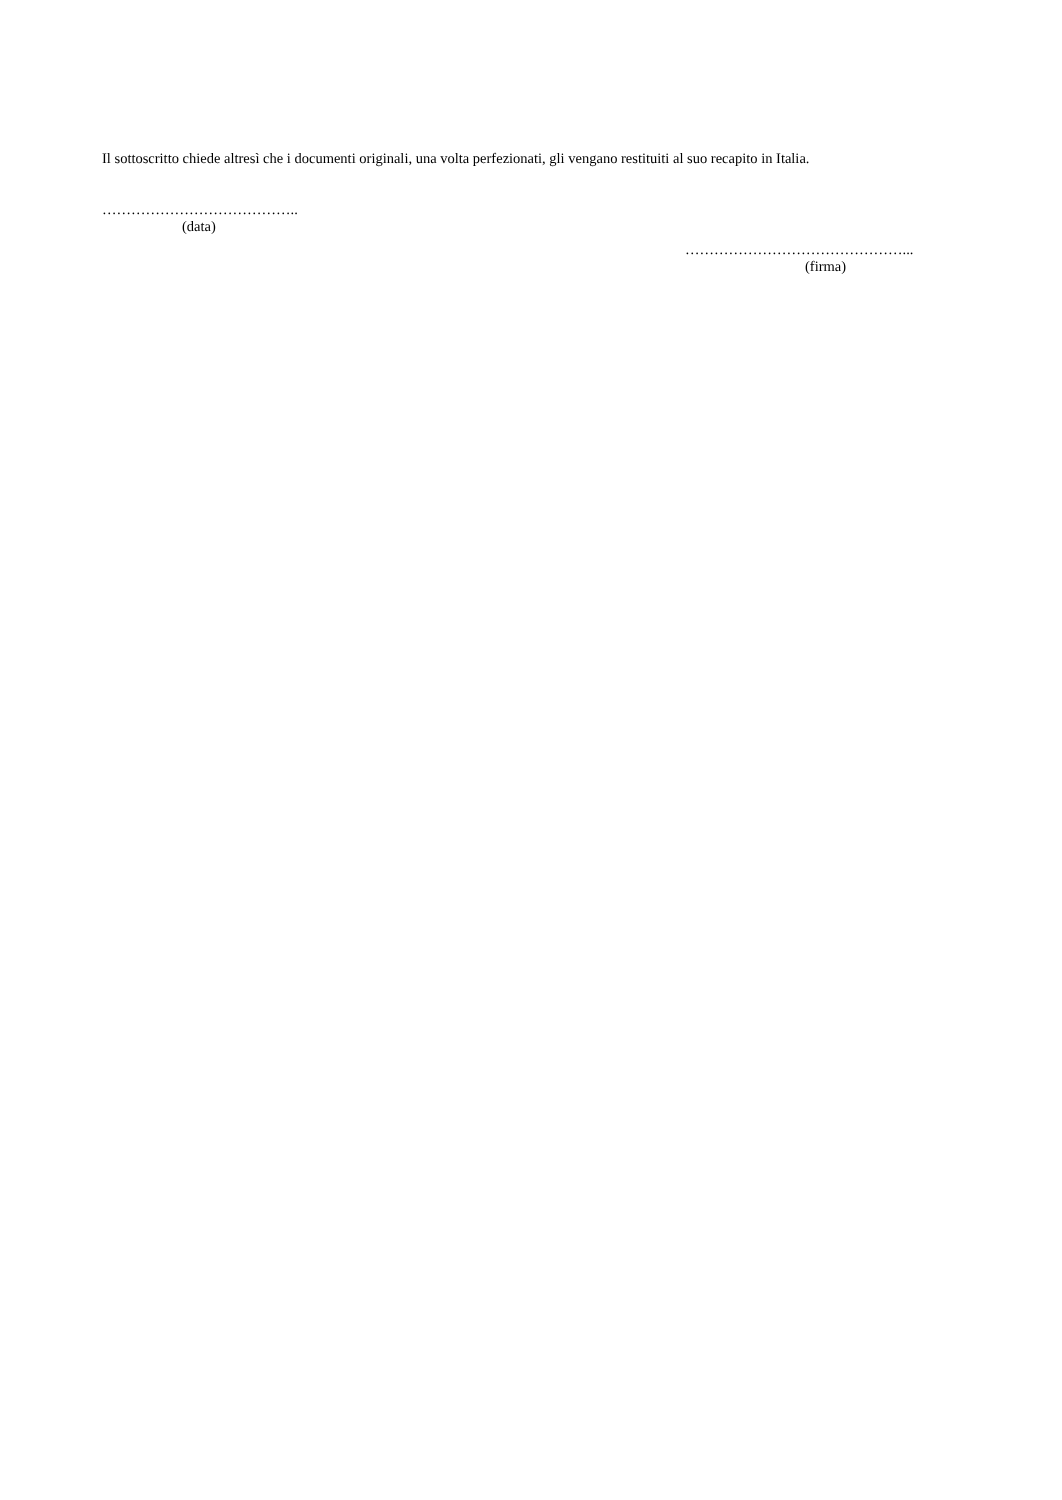Il sottoscritto chiede altresì che i documenti originali, una volta perfezionati, gli vengano restituiti al suo recapito in Italia.
…………………………………..
(data)
………………………………………...
(firma)